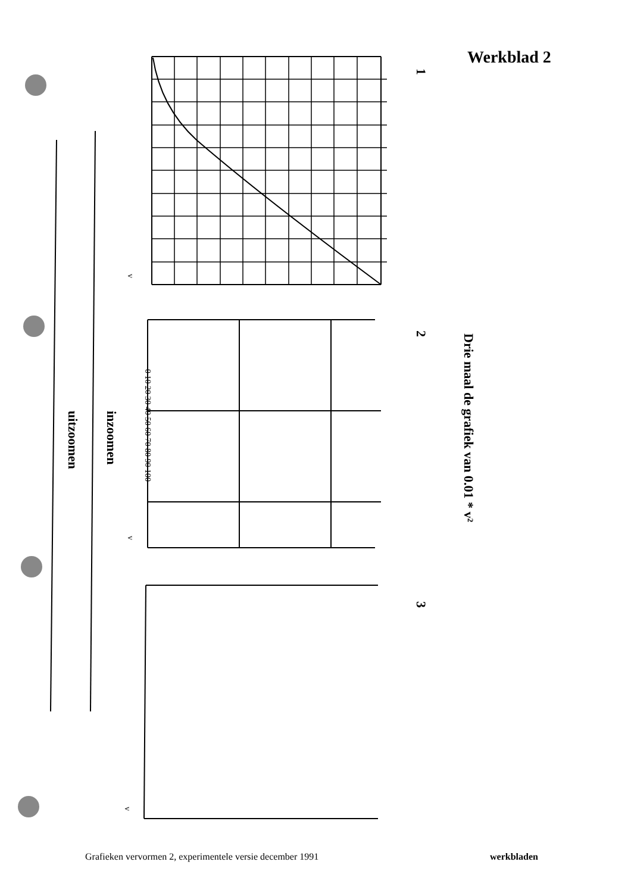Werkblad 2
0 10 20 30 40 50 60 70 80 90 100
Drie maal de grafiek van 0.01 * v²
inzoomen
uitzoomen
1
2
3
v
v
v
Grafieken vervormen 2, experimentele versie december 1991
werkbladen